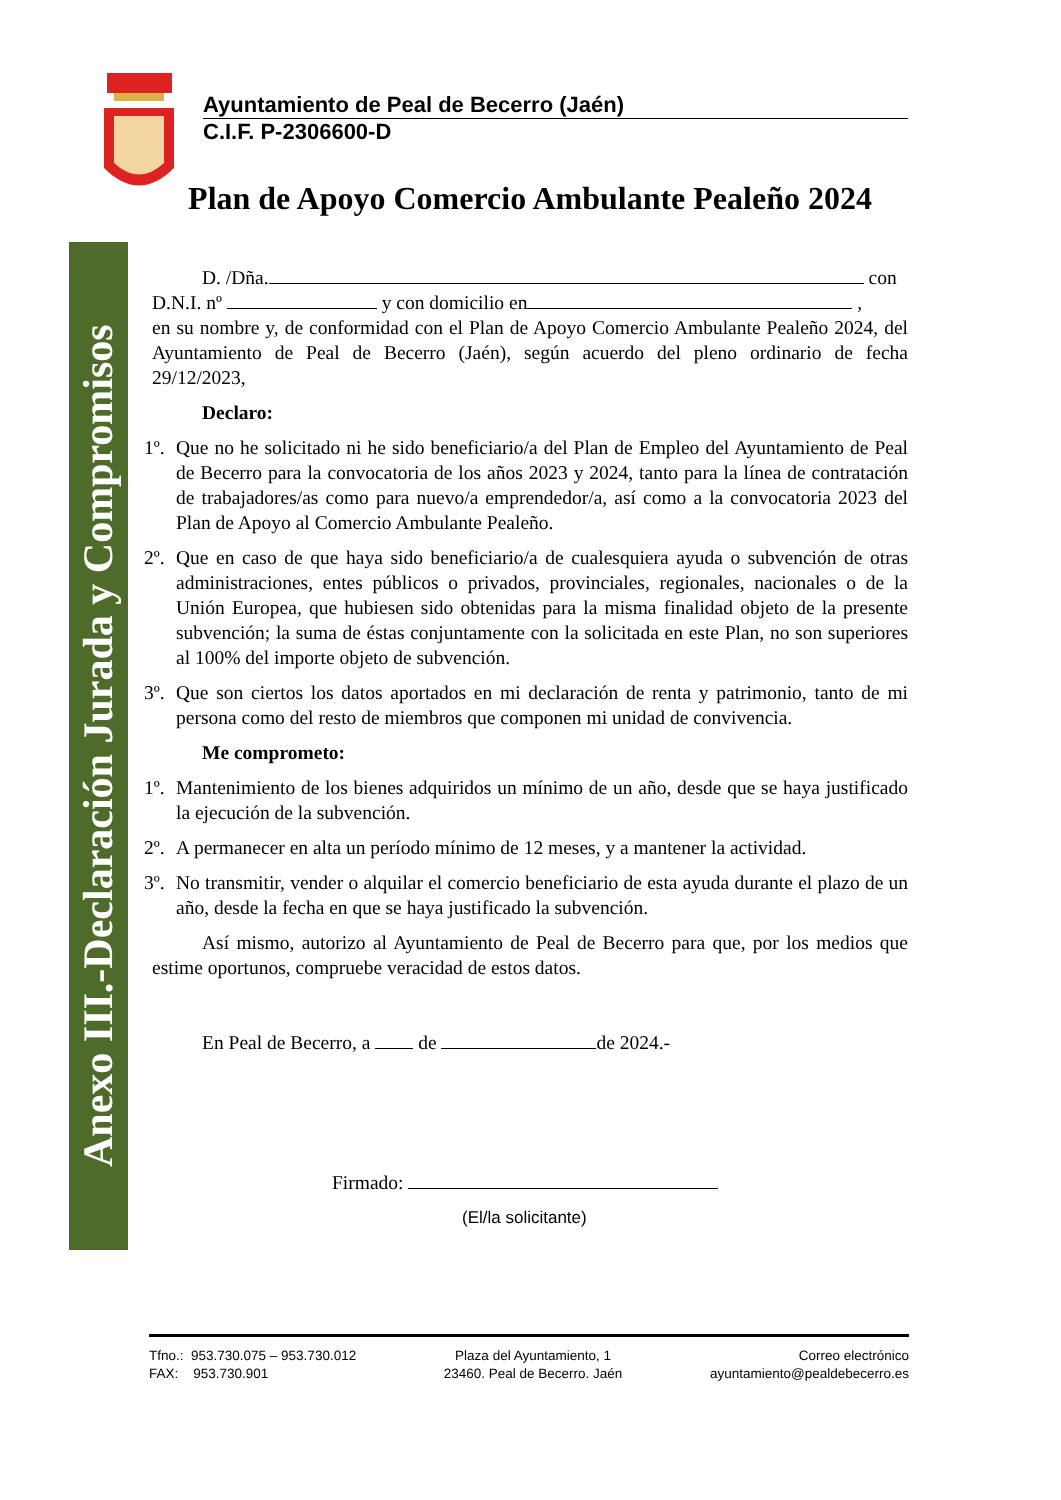Anexo III.-Declaración Jurada y Compromisos
Ayuntamiento de Peal de Becerro (Jaén)
C.I.F. P-2306600-D
Plan de Apoyo Comercio Ambulante Pealeño 2024
D. /Dña. con
D.N.I. nº y con domicilio en ,
en su nombre y, de conformidad con el Plan de Apoyo Comercio Ambulante Pealeño 2024, del Ayuntamiento de Peal de Becerro (Jaén), según acuerdo del pleno ordinario de fecha 29/12/2023,
Declaro:
1º. Que no he solicitado ni he sido beneficiario/a del Plan de Empleo del Ayuntamiento de Peal de Becerro para la convocatoria de los años 2023 y 2024, tanto para la línea de contratación de trabajadores/as como para nuevo/a emprendedor/a, así como a la convocatoria 2023 del Plan de Apoyo al Comercio Ambulante Pealeño.
2º. Que en caso de que haya sido beneficiario/a de cualesquiera ayuda o subvención de otras administraciones, entes públicos o privados, provinciales, regionales, nacionales o de la Unión Europea, que hubiesen sido obtenidas para la misma finalidad objeto de la presente subvención; la suma de éstas conjuntamente con la solicitada en este Plan, no son superiores al 100% del importe objeto de subvención.
3º. Que son ciertos los datos aportados en mi declaración de renta y patrimonio, tanto de mi persona como del resto de miembros que componen mi unidad de convivencia.
Me comprometo:
1º. Mantenimiento de los bienes adquiridos un mínimo de un año, desde que se haya justificado la ejecución de la subvención.
2º. A permanecer en alta un período mínimo de 12 meses, y a mantener la actividad.
3º. No transmitir, vender o alquilar el comercio beneficiario de esta ayuda durante el plazo de un año, desde la fecha en que se haya justificado la subvención.
Así mismo, autorizo al Ayuntamiento de Peal de Becerro para que, por los medios que estime oportunos, compruebe veracidad de estos datos.
En Peal de Becerro, a de de 2024.-
Firmado:
(El/la solicitante)
Tfno.: 953.730.075 – 953.730.012
FAX: 953.730.901
Plaza del Ayuntamiento, 1
23460. Peal de Becerro. Jaén
Correo electrónico
ayuntamiento@pealdebecerro.es